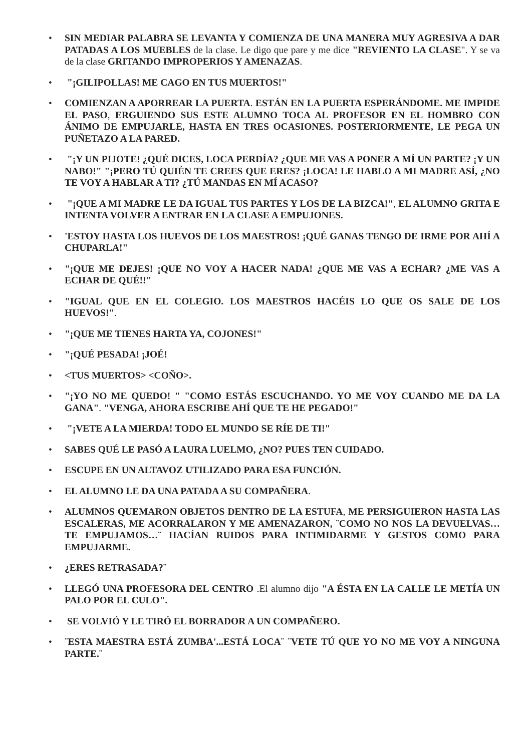• SIN MEDIAR PALABRA SE LEVANTA Y COMIENZA DE UNA MANERA MUY AGRESIVA A DAR PATADAS A LOS MUEBLES de la clase. Le digo que pare y me dice "REVIENTO LA CLASE". Y se va de la clase GRITANDO IMPROPERIOS Y AMENAZAS.
• "¡GILIPOLLAS! ME CAGO EN TUS MUERTOS!"
• COMIENZAN A APORREAR LA PUERTA. ESTÁN EN LA PUERTA ESPERÁNDOME. ME IMPIDE EL PASO, ERGUIENDO SUS ESTE ALUMNO TOCA AL PROFESOR EN EL HOMBRO CON ÁNIMO DE EMPUJARLE, HASTA EN TRES OCASIONES. POSTERIORMENTE, LE PEGA UN PUÑETAZO A LA PARED.
• "¡Y UN PIJOTE! ¿QUÉ DICES, LOCA PERDÍA? ¿QUE ME VAS A PONER A MÍ UN PARTE? ¡Y UN NABO!" "¡PERO TÚ QUIÉN TE CREES QUE ERES? ¡LOCA! LE HABLO A MI MADRE ASÍ, ¿NO TE VOY A HABLAR A TI? ¿TÚ MANDAS EN MÍ ACASO?
• "¡QUE A MI MADRE LE DA IGUAL TUS PARTES Y LOS DE LA BIZCA!", EL ALUMNO GRITA E INTENTA VOLVER A ENTRAR EN LA CLASE A EMPUJONES.
• 'ESTOY HASTA LOS HUEVOS DE LOS MAESTROS! ¡QUÉ GANAS TENGO DE IRME POR AHÍ A CHUPARLA!"
• "¡QUE ME DEJES! ¡QUE NO VOY A HACER NADA! ¿QUE ME VAS A ECHAR? ¿ME VAS A ECHAR DE QUÉ!!"
• "IGUAL QUE EN EL COLEGIO. LOS MAESTROS HACÉIS LO QUE OS SALE DE LOS HUEVOS!".
• "¡QUE ME TIENES HARTA YA, COJONES!"
• "¡QUÉ PESADA! ¡JOÉ!
• <TUS MUERTOS> <COÑO>.
• "¡YO NO ME QUEDO! " "COMO ESTÁS ESCUCHANDO. YO ME VOY CUANDO ME DA LA GANA". "VENGA, AHORA ESCRIBE AHÍ QUE TE HE PEGADO!"
• "¡VETE A LA MIERDA! TODO EL MUNDO SE RÍE DE TI!"
• SABES QUÉ LE PASÓ A LAURA LUELMO, ¿NO? PUES TEN CUIDADO.
• ESCUPE EN UN ALTAVOZ UTILIZADO PARA ESA FUNCIÓN.
• EL ALUMNO LE DA UNA PATADA A SU COMPAÑERA.
• ALUMNOS QUEMARON OBJETOS DENTRO DE LA ESTUFA, ME PERSIGUIERON HASTA LAS ESCALERAS, ME ACORRALARON Y ME AMENAZARON, ¨COMO NO NOS LA DEVUELVAS…TE EMPUJAMOS…¨ HACÍAN RUIDOS PARA INTIMIDARME Y GESTOS COMO PARA EMPUJARME.
• ¿ERES RETRASADA?¨
• LLEGÓ UNA PROFESORA DEL CENTRO .El alumno dijo "A ÉSTA EN LA CALLE LE METÍA UN PALO POR EL CULO".
• SE VOLVIÓ Y LE TIRÓ EL BORRADOR A UN COMPAÑERO.
• ¨ESTA MAESTRA ESTÁ ZUMBA'...ESTÁ LOCA¨ ¨VETE TÚ QUE YO NO ME VOY A NINGUNA PARTE.¨